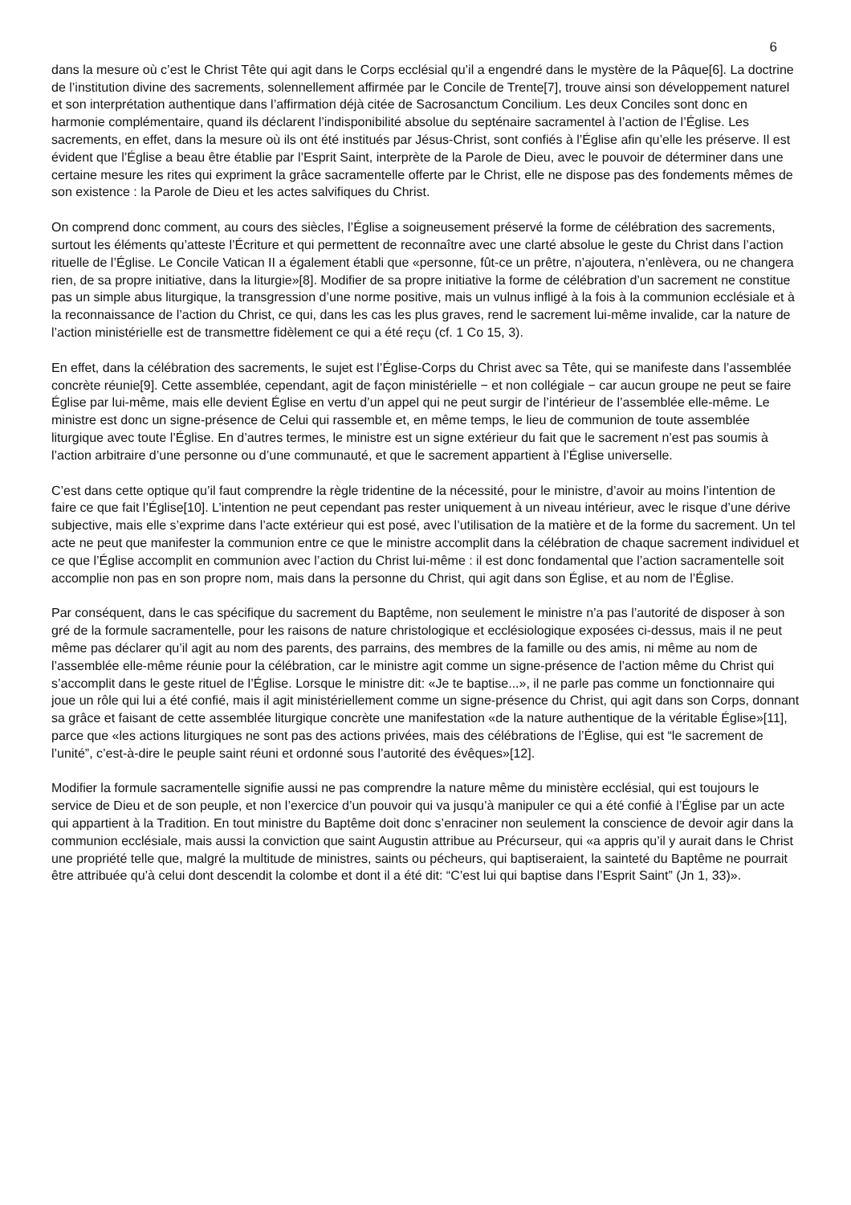6
dans la mesure où c’est le Christ Tête qui agit dans le Corps ecclésial qu’il a engendré dans le mystère de la Pâque[6]. La doctrine de l’institution divine des sacrements, solennellement affirmée par le Concile de Trente[7], trouve ainsi son développement naturel et son interprétation authentique dans l’affirmation déjà citée de Sacrosanctum Concilium. Les deux Conciles sont donc en harmonie complémentaire, quand ils déclarent l’indisponibilité absolue du septénaire sacramentel à l’action de l’Église. Les sacrements, en effet, dans la mesure où ils ont été institués par Jésus-Christ, sont confiés à l’Église afin qu’elle les préserve. Il est évident que l’Église a beau être établie par l’Esprit Saint, interprète de la Parole de Dieu, avec le pouvoir de déterminer dans une certaine mesure les rites qui expriment la grâce sacramentelle offerte par le Christ, elle ne dispose pas des fondements mêmes de son existence : la Parole de Dieu et les actes salvifiques du Christ.
On comprend donc comment, au cours des siècles, l’Église a soigneusement préservé la forme de célébration des sacrements, surtout les éléments qu’atteste l’Écriture et qui permettent de reconnaître avec une clarté absolue le geste du Christ dans l’action rituelle de l’Église. Le Concile Vatican II a également établi que «personne, fût-ce un prêtre, n’ajoutera, n’enlèvera, ou ne changera rien, de sa propre initiative, dans la liturgie»[8]. Modifier de sa propre initiative la forme de célébration d’un sacrement ne constitue pas un simple abus liturgique, la transgression d’une norme positive, mais un vulnus infligé à la fois à la communion ecclésiale et à la reconnaissance de l’action du Christ, ce qui, dans les cas les plus graves, rend le sacrement lui-même invalide, car la nature de l’action ministérielle est de transmettre fidèlement ce qui a été reçu (cf. 1 Co 15, 3).
En effet, dans la célébration des sacrements, le sujet est l’Église-Corps du Christ avec sa Tête, qui se manifeste dans l’assemblée concrète réunie[9]. Cette assemblée, cependant, agit de façon ministérielle − et non collégiale − car aucun groupe ne peut se faire Église par lui-même, mais elle devient Église en vertu d’un appel qui ne peut surgir de l’intérieur de l’assemblée elle-même. Le ministre est donc un signe-présence de Celui qui rassemble et, en même temps, le lieu de communion de toute assemblée liturgique avec toute l’Église. En d’autres termes, le ministre est un signe extérieur du fait que le sacrement n’est pas soumis à l’action arbitraire d’une personne ou d’une communauté, et que le sacrement appartient à l’Église universelle.
C’est dans cette optique qu’il faut comprendre la règle tridentine de la nécessité, pour le ministre, d’avoir au moins l’intention de faire ce que fait l’Église[10]. L’intention ne peut cependant pas rester uniquement à un niveau intérieur, avec le risque d’une dérive subjective, mais elle s’exprime dans l’acte extérieur qui est posé, avec l’utilisation de la matière et de la forme du sacrement. Un tel acte ne peut que manifester la communion entre ce que le ministre accomplit dans la célébration de chaque sacrement individuel et ce que l’Église accomplit en communion avec l’action du Christ lui-même : il est donc fondamental que l’action sacramentelle soit accomplie non pas en son propre nom, mais dans la personne du Christ, qui agit dans son Église, et au nom de l’Église.
Par conséquent, dans le cas spécifique du sacrement du Baptême, non seulement le ministre n’a pas l’autorité de disposer à son gré de la formule sacramentelle, pour les raisons de nature christologique et ecclésiologique exposées ci-dessus, mais il ne peut même pas déclarer qu’il agit au nom des parents, des parrains, des membres de la famille ou des amis, ni même au nom de l’assemblée elle-même réunie pour la célébration, car le ministre agit comme un signe-présence de l’action même du Christ qui s’accomplit dans le geste rituel de l’Église. Lorsque le ministre dit: «Je te baptise...», il ne parle pas comme un fonctionnaire qui joue un rôle qui lui a été confié, mais il agit ministériellement comme un signe-présence du Christ, qui agit dans son Corps, donnant sa grâce et faisant de cette assemblée liturgique concrète une manifestation «de la nature authentique de la véritable Église»[11], parce que «les actions liturgiques ne sont pas des actions privées, mais des célébrations de l’Église, qui est “le sacrement de l’unité”, c’est-à-dire le peuple saint réuni et ordonné sous l’autorité des évêques»[12].
Modifier la formule sacramentelle signifie aussi ne pas comprendre la nature même du ministère ecclésial, qui est toujours le service de Dieu et de son peuple, et non l’exercice d’un pouvoir qui va jusqu’à manipuler ce qui a été confié à l’Église par un acte qui appartient à la Tradition. En tout ministre du Baptême doit donc s’enraciner non seulement la conscience de devoir agir dans la communion ecclésiale, mais aussi la conviction que saint Augustin attribue au Précurseur, qui «a appris qu’il y aurait dans le Christ une propriété telle que, malgré la multitude de ministres, saints ou pécheurs, qui baptiseraient, la sainteté du Baptême ne pourrait être attribuée qu’à celui dont descendit la colombe et dont il a été dit: “C’est lui qui baptise dans l’Esprit Saint” (Jn 1, 33)».